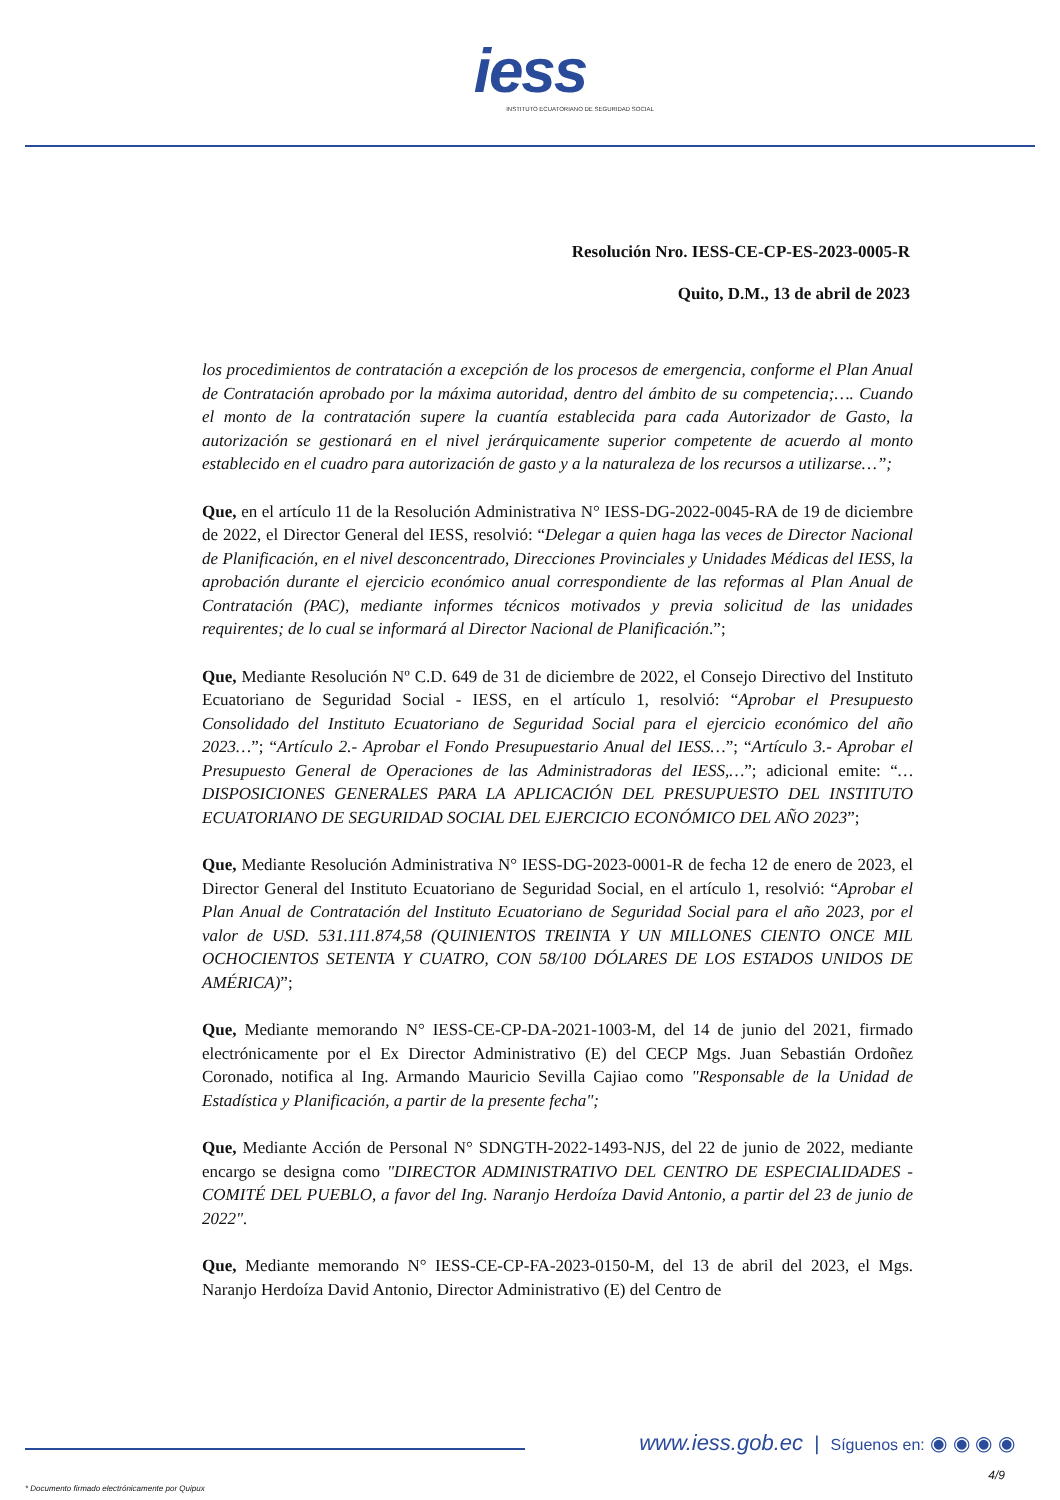iess
INSTITUTO ECUATORIANO DE SEGURIDAD SOCIAL
Resolución Nro. IESS-CE-CP-ES-2023-0005-R
Quito, D.M., 13 de abril de 2023
los procedimientos de contratación a excepción de los procesos de emergencia, conforme el Plan Anual de Contratación aprobado por la máxima autoridad, dentro del ámbito de su competencia;…. Cuando el monto de la contratación supere la cuantía establecida para cada Autorizador de Gasto, la autorización se gestionará en el nivel jerárquicamente superior competente de acuerdo al monto establecido en el cuadro para autorización de gasto y a la naturaleza de los recursos a utilizarse…”;
Que, en el artículo 11 de la Resolución Administrativa N° IESS-DG-2022-0045-RA de 19 de diciembre de 2022, el Director General del IESS, resolvió: “Delegar a quien haga las veces de Director Nacional de Planificación, en el nivel desconcentrado, Direcciones Provinciales y Unidades Médicas del IESS, la aprobación durante el ejercicio económico anual correspondiente de las reformas al Plan Anual de Contratación (PAC), mediante informes técnicos motivados y previa solicitud de las unidades requirentes; de lo cual se informará al Director Nacional de Planificación.”;
Que, Mediante Resolución Nº C.D. 649 de 31 de diciembre de 2022, el Consejo Directivo del Instituto Ecuatoriano de Seguridad Social - IESS, en el artículo 1, resolvió: “Aprobar el Presupuesto Consolidado del Instituto Ecuatoriano de Seguridad Social para el ejercicio económico del año 2023…”; “Artículo 2.- Aprobar el Fondo Presupuestario Anual del IESS…”; “Artículo 3.- Aprobar el Presupuesto General de Operaciones de las Administradoras del IESS,…”; adicional emite: “…DISPOSICIONES GENERALES PARA LA APLICACIÓN DEL PRESUPUESTO DEL INSTITUTO ECUATORIANO DE SEGURIDAD SOCIAL DEL EJERCICIO ECONÓMICO DEL AÑO 2023”;
Que, Mediante Resolución Administrativa N° IESS-DG-2023-0001-R de fecha 12 de enero de 2023, el Director General del Instituto Ecuatoriano de Seguridad Social, en el artículo 1, resolvió: “Aprobar el Plan Anual de Contratación del Instituto Ecuatoriano de Seguridad Social para el año 2023, por el valor de USD. 531.111.874,58 (QUINIENTOS TREINTA Y UN MILLONES CIENTO ONCE MIL OCHOCIENTOS SETENTA Y CUATRO, CON 58/100 DÓLARES DE LOS ESTADOS UNIDOS DE AMÉRICA)”;
Que, Mediante memorando N° IESS-CE-CP-DA-2021-1003-M, del 14 de junio del 2021, firmado electrónicamente por el Ex Director Administrativo (E) del CECP Mgs. Juan Sebastián Ordoñez Coronado, notifica al Ing. Armando Mauricio Sevilla Cajiao como "Responsable de la Unidad de Estadística y Planificación, a partir de la presente fecha";
Que, Mediante Acción de Personal N° SDNGTH-2022-1493-NJS, del 22 de junio de 2022, mediante encargo se designa como "DIRECTOR ADMINISTRATIVO DEL CENTRO DE ESPECIALIDADES - COMITÉ DEL PUEBLO, a favor del Ing. Naranjo Herdoíza David Antonio, a partir del 23 de junio de 2022".
Que, Mediante memorando N° IESS-CE-CP-FA-2023-0150-M, del 13 de abril del 2023, el Mgs. Naranjo Herdoíza David Antonio, Director Administrativo (E) del Centro de
www.iess.gob.ec | Síguenos en: ◉ ◉ ◉ ◉
4/9
* Documento firmado electrónicamente por Quipux